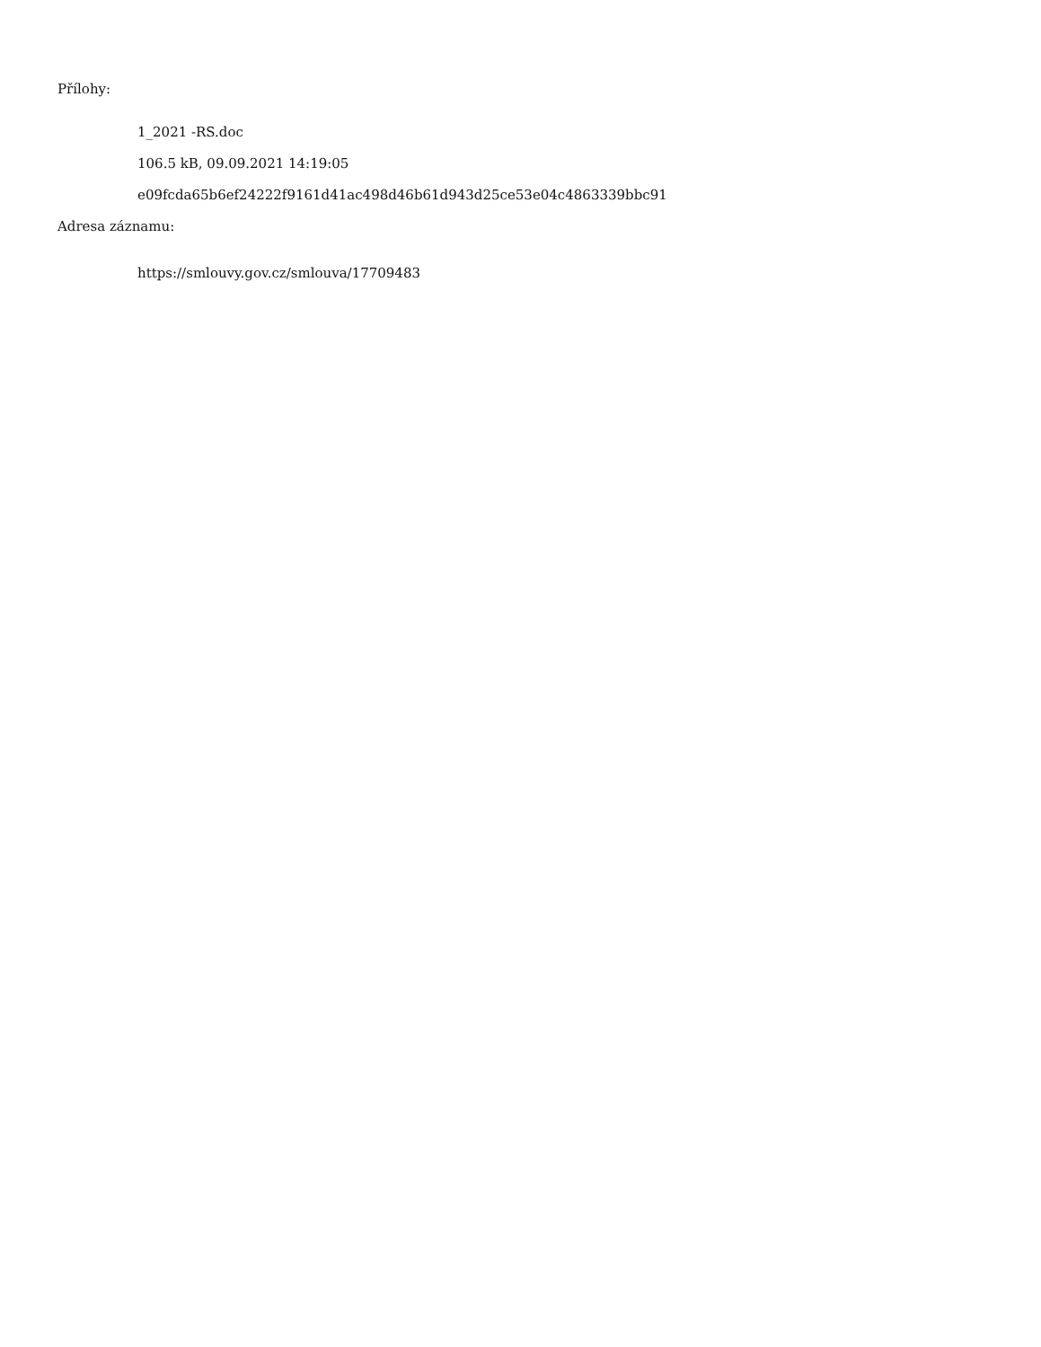Přílohy:
1_2021 -RS.doc
106.5 kB, 09.09.2021 14:19:05
e09fcda65b6ef24222f9161d41ac498d46b61d943d25ce53e04c4863339bbc91
Adresa záznamu:
https://smlouvy.gov.cz/smlouva/17709483